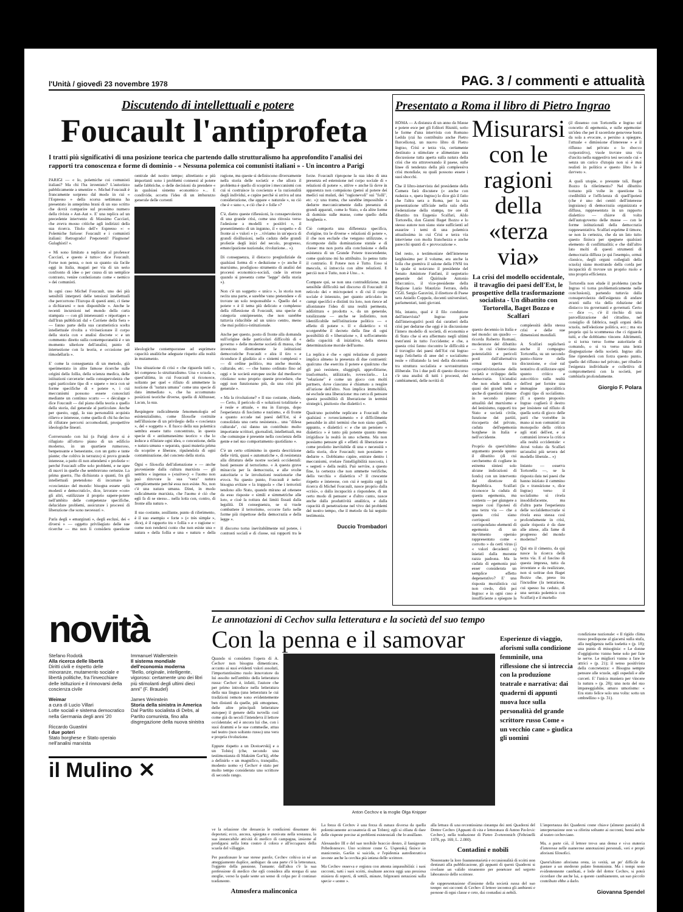l'Unità / giovedì 23 novembre 1978 PAG. 3 / commenti e attualità
Discutendo di intellettuali e potere
Foucault l'antiprofeta
I tratti più significativi di una posizione teorica che partendo dallo strutturalismo ha approfondito l'analisi dei rapporti tra conoscenza e forme di dominio - « Nessuna polemica coi comunisti italiani » - Un incontro a Parigi
PARIGI — « Io, polemiche coi comunisti italiani? Ma chi l'ha inventato? L'autorizzo pubblicamente a smentire ». Michel Foucault è francamente sorpreso dal modo in cui « l'Espresso » della scorsa settimana ha presentato in anteprima brani di un suo scritto che dovrà comparire sul prossimo numero della rivista « Aut-Aut ». E' una replica ad un precedente intervento di Massimo Cacciari, che aveva mosso critiche agli indirizzi della sua ricerca. Titolo dell'« Espresso »: « Polemiche furiose: Foucault e i comunisti italiani: Retrogrado! Prepotenti! Piagnone! Gulaghisti! ».
« Mi sono limitato a replicare al professor Cacciari, e questo è tutto»: dice Foucault. Forse non pensa, o non sa quanto sia facile oggi in Italia, magari per via di un serio confronto di idee o per causa di un semplice contrasto, venire confezionato come « nemico » dei comunisti.
In ogni caso Michel Foucault, uno dei più sensibili interpreti delle tensioni intellettuali che percorrono l'Europa di questi anni, ci tiene a dichiararsi « non disponibile ». Anche le recenti incursioni nel mondo della carta stampata — con gli interessanti « réportages » dall'Iran pubblicati dal « Corriere della Sera » — fanno parte della sua caratteristica scelta intellettuale rivolta a vivisezionare il corpo della storia con « analisi discrete »: e un commento diretto sulla contemporaneità è « un momento ulteriore dell'analisi, punto di intersezione con la teoria, e occasione per rimodellarla ».
E' come la conseguenza di un metodo, già sperimentato in altre famose ricerche sulle origini della follia, della scienza medica, delle istituzioni carcerarie: nella consapevolezza che ogni particolare tipo di « sapere » reca con sé forme specifiche di « potere », i cui meccanismi possono essere conosciuti mediante un continuo scarto — « décalage » dice Foucault — dal piano della teoria a quello della storia, dal generale al particolare. Anche per questo, oggi, la sua personalità acquista rilievo e interesse, come quella di chi ha deciso di rifiutare percorsi accomodanti, prospettive ideologiche lineari.
Conversando con lui (a Parigi dove si è rifugiato all'ottavo piano di un edificio moderno, in un quartiere rumoroso, benpensante e benestante, con un gatto e tante piante; che coltiva in terrazzo) si prova grande interesse, a patto di non attendersi « profezie »: perché Foucault offre solo problemi, e ne apre di nuovi in quelle che sembravano certezze. La prima guerra, l'ha dichiarata a quanti, fra gli intellettuali pretendono di incarnare la «coscienza» del mondo: bisogna essere «più modesti e democratici», dice, lavorare «con» gli altri, «utilizzare il proprio sapere-potere nell'ambito delle competenze specifiche, delucidare problemi, assicurare i processi di liberazione che sono necessari ».
Parla degli « emarginati », degli esclusi, dei « diversi » — oggetto privilegiato delle sue ricerche — ma non li considera questione centrale del nostro tempo; altrettanto e più importanti sono i problemi connessi al potere nelle fabbriche, o delle decisioni da prendere « in qualsiasi sistema economico »... E condivide, accetta l'idea di un imbarazzo generale delle correnti
ideologiche contemporanee ad esprimere capacità analitiche adeguate rispetto alla realtà in mutamento.
Una situazione di crisi « che riguarda tutti », lei compreso lo strutturalismo. Una « scuola », quest'ultima, in cui Foucault si riconosce, soltanto per quel « rifiuto di ammettere la nozione di "natura umana" come una specie di dato immediato », che ha accomunato posizioni teoriche diverse, quella di Althusser, Lacan, la sua.
Respingere radicalmente fenomenologia ed esistenzialismo, come filosofie costruite nell'illusione di un privilegio della « coscienza », del « soggetto ». Il fuoco della sua polemica sembra essere tutto concentrato, in questa specie di « antiumanesimo teorico » che lo induce a rifiutare ogni idea, o concezione, della « natura umana » separata, quasi materia prima da scoprire e liberare, ripulendola di ogni contaminazione, del concreto della storia.
Ogni « filosofia dell'alienazione » — anche proveniente dalla cultura marxista — gli sembra « ingenua » («naïve»): « l'uomo non può ritrovare la sua "vera" natura semplicemente perché essa non esiste. No, non c'è una natura umana. Direi, in modo radicalmente marxista, che l'uomo è ciò che egli fa di se stesso... nella lotta con, contro, di fronte alla natura ».
Il suo costante, assillante, punto di riferimento, è il suo esempio « forte » (« très simple », dice), è il rapporto tra « follia » e « ragione »: come non rendersi conto che non esiste una « natura » della follia e una « natura » della ragione, ma queste si definiscono diversamente nella storia delle società: e che allora il problema è quello di scoprire i meccanismi con cui si costruisce la coscienza e la razionalità degli individui, e capire perché si arriva ad una considerazione, che appare « naturale », su ciò che è « sano », e ciò che è « folle »?
C'è, dietro queste riflessioni, la consapevolezza di una grande crisi, come una ritrosia verso l'adesione a modelli « positivi », il presentimento di un inganno, il « sospetto » di fronte ai « valori » (« ...viviamo in un'epoca di grandi disillusioni, nella caduta delle grandi profezie degli inizi del secolo, progresso, emancipazione nazionale, rivoluzione... »).
Di conseguenza, il distacco pregiudiziale da qualsiasi forma di « deduzione » (« anche il marxismo, prodigioso strumento di analisi dei processi economico-sociali, cade in errore quando si presenta come "legge" della storia »).
Non c'è un soggetto « unico », la storia non recita una parte, e sarebbe vano pretendere « di trovare un solo responsabile ». Quello del « potere » è il tema più delicato e complesso della riflessione di Foucault, una specie di categoria onnipresente, che non sarebbe tuttavia riducibile ad un unico centro, meno che mai politico-istituzionale.
Anche per questo, posto di fronte alla domanda sull'origine delle particolari difficoltà di « governo » delle moderne società di massa, che investono direttamente le istituzioni democratiche Foucault « alza il tiro » e riconduce il giudizio ai « sistemi complessi » — di ordine politico, ma anche morale, culturale, etc. — che hanno ordinato fino ad oggi « le società europee uscite dal medioevo cristiano: sono proprio queste procedure, che oggi non funzionano più, da una crisi più generale ».
« Ma la rivoluzione? » Il suo costante, chiede, — Certo, il pericolo di « soluzioni totalitarie » è reale e attuale, « ma in Europa, dopo l'esperienza di fascismo e nazismo, e di fronte a quanto accade nei paesi dell'Est, si è consolidata una certa resistenza... una "difesa culturale", cui danno un contributo molto importante scrittori, giornalisti, intellettuali, ma che comunque è presente nella coscienza della gente e nel suo comportamento quotidiano ».
C'è un certo ottimismo in questa descrizione delle virtù, quasi « automatiche », di resistenza alla dittatura delle nostre società occidentali: basti pensare al terrorismo. « A questa grave minaccia per la democrazia, e alle svolte autoritarie o le involuzioni reazionarie che evoca. Su questo punto, Foucault è netto: bisogna evitare « la trappola » che i terroristi tendono allo Stato, quando mirano ad ottenere da esso risposte « simili e simmetriche alle loro, e cioè la rottura dei limiti fissati dalla legalità. Di conseguenza, se si vuole combattere il terrorismo, occorre farlo nelle forme più rispettose della democrazia e della legge ».
Il discorso torna inevitabilmente sul potere, i contrasti sociali e di classe, sui rapporti tra le forze. Foucault ripropone la sua idea di una presenza ed estensione nel corpo sociale di « relazioni di potere », attive « anche là dove in apparenza non compaiono (pensi al potere dei medici sui malati, dei "ragionevoli" sui "folli", etc. »): una trama, che sarebbe impossibile « dedurre meccanicamente dalla presenza di grandi apparati, come lo Stato, o da altre forme di dominio sulle masse, come quello della borghesia ».
Ciò comporta una differenza specifica, d'origine, tra le diverse « relazioni di potere », il che non esclude che vengano utilizzate, o ricomposte dalla dominazione statale e di classe: ma non porta alla conclusione « della esistenza di un Grande Potere trascendente, come qualcuno mi ha attribuito. Io penso tutto il contrario. Il Potere non è Tutto. Esso si mescola, si intreccia con altre relazioni. E perciò non è Tutto, non è Uno... ».
Compare qui, se non una contraddizione, una sensibile difficoltà nel discorso di Foucault: il reticolo dei « micropoteri » di cui il corpo sociale è intessuto, per quanto articolato in campi specifici e distinti tra loro, non riesce ad allontanare l'idea di una realtà permeata, addirittura « prodotta », da un generale, totalizzante — anche se indistinto, non identificabile nell'istituzione politica — « effetto di potere ». Il « dialettico » vi scorgerebbe il decreto della fine di ogni possibilità di « liberazione », il soffocamento della capacità di iniziativa, della stessa determinazione morale dell'uomo.
La replica è che « ogni relazione di potere implica almeno la presenza di due contraenti: qualcuno che esercita il potere e qualcuno che gli può resistere, sfuggirgli, approfittarne, trasformarlo, utilizzarlo, rovesciarlo... La "relazione" è come un gioco con molti partners, dove ciascuno è chiamato a reagire all'azione dell'altro. Non implica immobilità, né esclude una liberazione: ma cerca di pensare questa possibilità di liberazione in termini strategici, piuttosto che dialettici ».
Qualcuno potrebbe replicare a Foucault che qualsiasi « rovesciamento » è difficilmente pensabile in altri termini che non siano quelli, appunto, « dialettici »: e che un pensiero « dialettico » è tanto più potente quanto meno irrigidisce la realtà in uno schema. Ma non possiamo pensare gli « effetti di liberazione » come prodotto inevitabile di una « necessità » della storia, dice Foucault; non possiamo « dedurre ». Dobbiamo capire, entrare dentro i meccanismi, svelare l'intelligibilità nascosta, i « segreti » della realtà. Può servire, a questo fine, la certezza che non ammette verifiche, della vecchia « dialettica »? Il crescente rispetto e interesse, con cui è seguita oggi la ricerca di Michel Foucault, nasce proprio dalla «crisi», o dalla incapacità a rispondere, di un certo modo di pensare: e d'altro canto, nasce anche dalla produttività analitica, e dalla capacità di penetrazione nel vivo dei problemi del nostro tempo, che il metodo da lui seguito testimonia.
Duccio Trombadori
Presentato a Roma il libro di Pietro Ingrao
ROMA — A distanza di un anno da Masse e potere esce per gli Editori Riuniti, sotto le forme d'una intervista con Romano Ledda (cui ha contribuito anche Pietro Barcellona), un nuovo libro di Pietro Ingrao, Crisi e terza via, certamente destinato a stimolare e alimentare una discussione tutta aperta sulla natura della crisi che sta attraversando il paese, sulle linee di tendenza della più complessiva crisi mondiale, su quali possono essere i suoi sbocchi.
Che il libro-intervista del presidente della Camera farà discutere (« anche con rudezza », spera Ingrao) lo dice già il fatto che l'altra sera a Roma, per la sua presentazione ufficiale nella sala della Federazione della stampa, tre ore di dibattito tra Eugenio Scalfari, Aldo Tortorella, don Gianni Baget Bozzo e lo stesso autore non siano state sufficienti ad esaurire i temi di una polemica attualissima in cui Crisi e terza via interviene con molta franchezza e anche parecchi spunti di « provocazione ».
Del resto, a testimoniare dell'interesse larghissimo per il volume, era anche la folla che gremiva il salone della FNSI tra la quale si notavano il presidente del Senato Amintore Fanfani, il segretario generale del Quirinale Antonio Maccanico, il vice-presidente della Regione Lazio Maurizio Ferrara, della CGIL Sergio Garavini, il direttore di Paese sera Aniello Coppola, docenti universitari, parlamentari, tanti giovani.
Ma, intanto, qual è il filo conduttore dell'intervista? Ingrao parte dall'interrogativi posti dai caratteri della crisi per dedurne che oggi è in discussione l'intero modello di società, di economia e di Stato che si era affermato negli ultimi trent'anni in tutto l'occidente; e che, a questa crisi fanno riscontro le difficoltà e il travaglio dei paesi dell'Est cui Ingrao nega l'etichetta di aree del « socialismo reale » rifiutando la tesi della dicotomia tra struttura socialista e sovrastruttura illiberale. Tra i due poli di questo discorso c'è una analisi di tutti i processi, dei cambiamenti, delle novità di
Misurarsi con le ragioni della «terza via»
La crisi del modello occidentale, il travaglio dei paesi dell'Est, le prospettive della trasformazione socialista - Un dibattito con Tortorella, Baget Bozzo e Scalfari
questo decennio in Italia e nel mondo: un quadro — ricorda Roberto Romani, moderatore del dibattito — in cui s'intrecciano potenzialità e pericoli posti dall'alternativa ormai aperta tra corporativizzazione della società e sviluppo della democrazia. Un'analisi che non elude nulla o quasi dei grandi temi e anche di questioni rimaste in secondo piano: attualità del marxismo e del leninismo, rapporti tra Stato e società civile, funzione dei partiti, riscoperta del privato, caduta dell'egemonia borghese in Italia e nell'occidente.
Proprio da quest'ultimo argomento prende spunto il dibattito (di cui cercheremo di cogliere in estrema sintesi solo alcune indicazioni di fondo) con un intervento del direttore di Repubblica. Scalfari riconosce la caduta di questa egemonia, ma contesta — per giungere a negare così l'ipotesi di una terza via — che a questa crisi siano corrisposti o corrispondano elementi di egemonia di un movimento operaio rappresentato come « corrotto » da certi virus (i « valori decadenti ») inietati dalla morente razza padrona. Ma la caduta di egemonia può esser considerata un semplice effetto degenerativo? E' una risposta moralistica cui non credo, dirà poi Ingrao: e in ogni caso è insufficiente a spiegare la complessità della stessa crisi e delle sue dimensioni mondiali.
A Scalfari replicherà anche il compagno Tortorella, su un secondo punto-chiave della discussione, e cioè sul tentativo di utilizzare ogni spunto critico e autocritico sulla realtà dell'est per fornire una immagine apocalittica d'ogni tipo di socialismo. (E a questo proposito Ingrao coglierà il destro per insistere sul rifiuto di quella sorta di gioco delle parti che vorrebbe in mano ai non comunisti un monopolio della critica agli stati dell'est, e ai comunisti invece la critica alla realtà occidentale: « Avrei voluto da Scalfari un'analisi più severa del modello liberale... »)
Intanto — osserva Tortorella —, se la risposta data nei paesi che hanno iniziato il cammino (la « transizione », dice Ingrao) verso il socialismo si rivela insoddisfacente, ma d'altra parte l'esperienza delle socialdemocrazie si rivela essa stessa così profondamente in crisi, quale risposta è da dare alle attese, alla fame di progresso del mondo moderno?
Qui sta il cimento, da qui nasce la ricerca della terza via. E al fascino di questa impresa, tutta da inventare e da realizzare, non si sottrae don Baget Bozzo che, preso tra l'incudine (la tentazione, cui spesso ha ceduto, di una serrata polemica con Scalfari) e il martello
(il dissenso con Tortorella e Ingrao sul concetto di egemonia, e sulle egemonie: un'idea che per il sacerdote genovese basta da sola a evocare, o persino a spiegare, l'attuale « dimissione d'interesse » e il riflusso nel privato o lo sbocco corporativo), vuole trovare una via d'uscita nella suggestiva tesi secondo cui « senza un carico d'utopia non si è mai realisti in politica e questo libro lo è davvero ».
A quali utopie, o presunte tali, Baget Bozzo fa riferimento? Nel dibattito tornano più volte in questione la credibilità e l'efficienza di quell'ipotesi (che è uno dei centri dell'interesse ingraiano) di democrazia organizzata e diffusa, rappresentata in un rapporto dialettico — chiave di volta dell'autogoverno delle masse — con le forme istituzionali della democrazia rappresentativa. Scalfari esprime il timore, se non la certezza, che da un lato tutto questo finisca per spegnere qualsiasi elemento di conflittualità; e che dall'altro lato molti di questi strumenti di democrazia diffusa (e qui l'esempio, ormai classico, degli organi collegiali della scuola) siano mostrando della corda per incapacità di trovare un proprio ruolo e una propria efficienza.
Tortorella non elude il problema (anche Ingrao vi torna problematicamente nelle conclusioni), partendo tuttavia dalla consapevolezza dell'esigenza di andare avanti sulla via della riduzione del distacco tra governanti e governati. Certo — dice —, c'è il rischio di una parcellizzazione del cittadino, nel consiglio di fabbrica, negli organi della scuola, nell'elezione politica, ecc.; ma sta proprio qui la scommessa che ci riguarda tutti, e che dobbiamo vincere. Altrimenti, o si torna verso forme autoritarie di comando, o si va verso una lenta disgregazione della società. Ingrao alla fine riprenderà con forza questo punto, quello del riflusso nel privato, per ribadire l'esigenza individuale e collettiva di compromettersi con la società, per cambiarla profondamente.
Giorgio F. Polara
novità
Stefano Rodotà
Alla ricerca delle libertà
Diritti civili e rispetto delle minoranze, mutamento sociale e libertà politiche, fra l'invecchiare delle istituzioni e il rinnovarsi della coscienza civile
Weimar
a cura di Lucio Villari
Lotte sociali e sistema democratico nella Germania degli anni '20
Riccardo Guastini
I due poteri
Stato borghese e Stato operaio nell'analisi marxista
Immanuel Wallerstein
Il sistema mondiale dell'economia moderna
"Bello, originale, intelligente, vigoroso: certamente uno dei libri più stimolanti degli ultimi dieci anni" (F. Braudel)
James Weinstein
Storia della sinistra in America
Dal Partito socialista di Debs, al Partito comunista, fino alla disgregazione della nuova sinistra
il Mulino ✕
Le annotazioni di Cechov sulla letteratura e la società del suo tempo
Con la penna e il samovar
Quando si considera l'opera di A. Cechov non bisogna dimenticare, accanto ai suoi evidenti valori assoluti, l'importantissimo ruolo innovatore da lui assolto nell'ambito della letteratura russa: Cechov è, infatti, l'autore che per primo introduce nella letteratura della sua lingua (una letteratura le cui tradizioni remote sono evidentemente ben distanti da quelle, più omogenee, delle altre principali letterature europee) il genere della novella così come già da secoli l'intendeva il lettore occidentale; ed è ancora lui che, con i suoi drammi e le sue commedie, attua nel teatro (non soltanto russo) una vera e propria rivoluzione.
Eppure rispetto a un Dostoevskij e a un Tolstoj (che, secondo una testimonianza di Maksim Gor'kij, ebbe a definirlo « un magnifico, tranquillo, modesto uomo ») Cechov è stato per molto tempo considerato uno scrittore di secondo rango.
Anton Cechov e la moglie Olga Knipper
Esperienze di viaggio, aforismi sulla condizione femminile, una riflessione che si intreccia con la produzione teatrale e narrativa: dai quaderni di appunti nuova luce sulla personalità del grande scrittore russo Come « un vecchio cane » giudica gli uomini
condizione nazionale: « Il rigido clima russo predispone al giacersi sulla stufa, alla negligenza nella toeletta » (p. 18); una punta di misoginia: « Le donne d'oggigiorno vanno bene solo per fare le serve. Le migliori vanno a fare le attrici » (p. 21); il senso positivista della concretezza: « Bisogna sempre pensare alle scuole, agli ospedali e alle carceri. E' l'unica maniera per vincere la natura » (p. 28); una nota del suo impareggiabile, amaro umorismo: « Era stato felice solo una volta: sotto un ombrellino » (p. 31).
ve la relazione che denuncia le condizioni disumane dei deportati; ecco, ancora, spiegata e motivata nella sostanza, la sua instancabile attività di medico di campagna, insieme al prodigarsi nella lotta contro il colera e all'occuparsi della scuola del villaggio.
Per parafrasare le sue stesse parole, Cechov coltiva in sé un atteggiamento duplice, ambiguo: da una parte c'è la letteratura, l'oggetto della passione, l'amante; dall'altra c'è la sua professione di medico che egli considera alla stregua di una moglie, verso la quale sente un senso di colpa per il continuo tradimento.
Atmosfera malinconica
La forza di Cechov è una forza di natura diversa da quella polemicamente accusatoria di un Tolstoj; egli si rifiuta di dare delle risposte precise ai problemi esistenziali che lo assillano.
Alessandro III e del suo terribile braccio destro, il famigerato Pobedonoscev. Uno scrittore come G. Uspenskij finisce in manicomio, Garšin si suicida, e l'epidemia autodistruttiva investe anche la cerchia più intima dello scrittore.
Ma Cechov osserva e registra con attenta impassibilità: i suoi racconti, tutti i suoi scritti, risultano ancora oggi una preziosa miniera di reperti, di sottili, minute, folgoranti notazioni sulla specie « uomo ».
alla lettura di una recentissima ristampa dei noti Quaderni del Dottor Cechov (Appunti di vita e letteratura di Anton Pavlovic Cechov), nella traduzione di Pietro Zveteremich (Feltrinelli 1978, pp. 169, L. 2.000).
Contadini e nobili
Nonostante la loro frammentarietà e occasionalità di scritti non destinati alla pubblicazione, gli appunti di questi Quaderni si rivelano un valido strumento per penetrare nel segreto laboratorio dello scrittore.
de rappresentazione d'insieme della società russa del suo tempo: nei racconti di Cechov il lettore incontra gli ambienti e persone di ogni classe e ceto, dai contadini ai nobili.
L'importanza dei Quaderni come chiave (almeno parziale) di interpretazione non va riferita soltanto ai racconti, bensì anche al teatro cechoviano.
Ma, a parte ciò, il lettore trova una densa e viva materia d'interesse nelle numerose annotazioni personali, veri e propri aforismi filosofici.
Quest'ultimo aforisma resta, in verità, un po' difficile da gustare a un moderno palato femminista. Ma i tempi sono evidentemente cambiati, e lode del dottor Cechov, si potrà ricordare che anche lui, a questo cambiamento, un suo piccolo contributo ebbe a darlo.
Giovanna Spendel